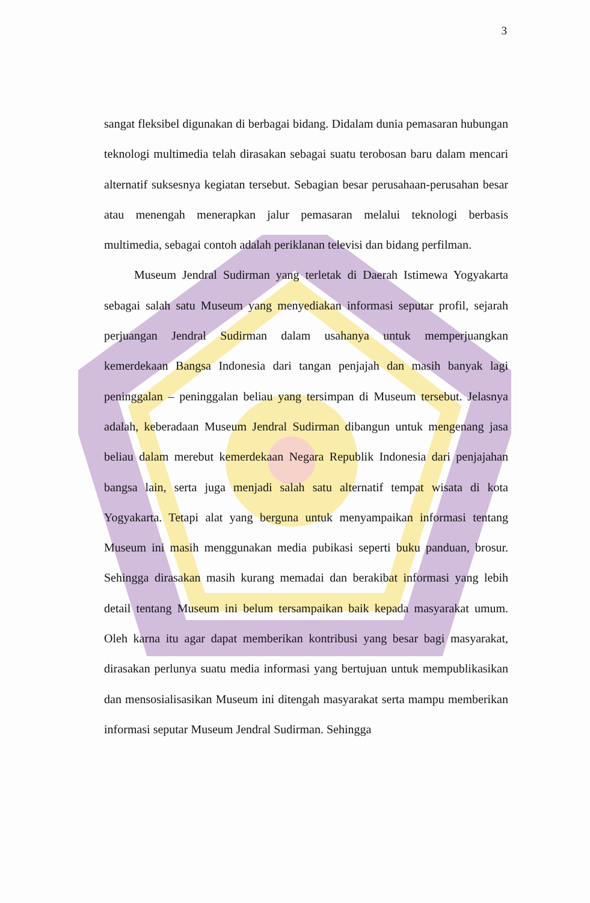3
sangat fleksibel digunakan di berbagai bidang. Didalam dunia pemasaran hubungan teknologi multimedia telah dirasakan sebagai suatu terobosan baru dalam mencari alternatif suksesnya kegiatan tersebut. Sebagian besar perusahaan-perusahan besar atau menengah menerapkan jalur pemasaran melalui teknologi berbasis multimedia, sebagai contoh adalah periklanan televisi dan bidang perfilman.
Museum Jendral Sudirman yang terletak di Daerah Istimewa Yogyakarta sebagai salah satu Museum yang menyediakan informasi seputar profil, sejarah perjuangan Jendral Sudirman dalam usahanya untuk memperjuangkan kemerdekaan Bangsa Indonesia dari tangan penjajah dan masih banyak lagi peninggalan – peninggalan beliau yang tersimpan di Museum tersebut. Jelasnya adalah, keberadaan Museum Jendral Sudirman dibangun untuk mengenang jasa beliau dalam merebut kemerdekaan Negara Republik Indonesia dari penjajahan bangsa lain, serta juga menjadi salah satu alternatif tempat wisata di kota Yogyakarta. Tetapi alat yang berguna untuk menyampaikan informasi tentang Museum ini masih menggunakan media pubikasi seperti buku panduan, brosur. Sehingga dirasakan masih kurang memadai dan berakibat informasi yang lebih detail tentang Museum ini belum tersampaikan baik kepada masyarakat umum. Oleh karna itu agar dapat memberikan kontribusi yang besar bagi masyarakat, dirasakan perlunya suatu media informasi yang bertujuan untuk mempublikasikan dan mensosialisasikan Museum ini ditengah masyarakat serta mampu memberikan informasi seputar Museum Jendral Sudirman. Sehingga